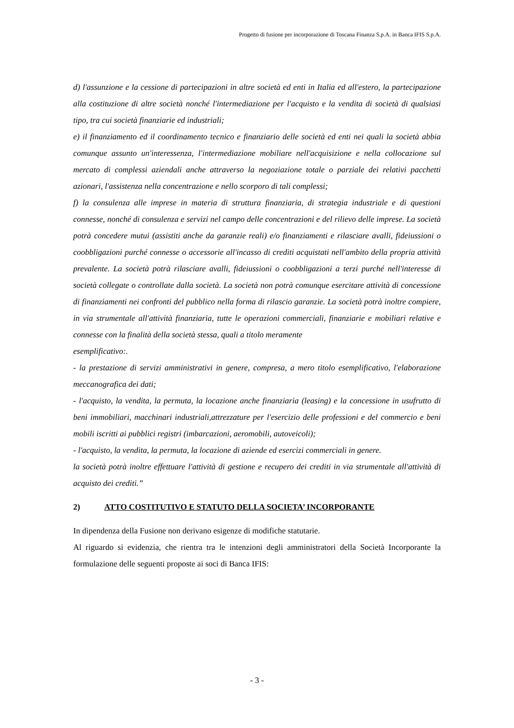Progetto di fusione per incorporazione di Toscana Finanza S.p.A. in Banca IFIS S.p.A.
d) l'assunzione e la cessione di partecipazioni in altre società ed enti in Italia ed all'estero, la partecipazione alla costituzione di altre società nonché l'intermediazione per l'acquisto e la vendita di società di qualsiasi tipo, tra cui società finanziarie ed industriali;
e) il finanziamento ed il coordinamento tecnico e finanziario delle società ed enti nei quali la società abbia comunque assunto un'interessenza, l'intermediazione mobiliare nell'acquisizione e nella collocazione sul mercato di complessi aziendali anche attraverso la negoziazione totale o parziale dei relativi pacchetti azionari, l'assistenza nella concentrazione e nello scorporo di tali complessi;
f) la consulenza alle imprese in materia di struttura finanziaria, di strategia industriale e di questioni connesse, nonché di consulenza e servizi nel campo delle concentrazioni e del rilievo delle imprese. La società potrà concedere mutui (assistiti anche da garanzie reali) e/o finanziamenti e rilasciare avalli, fideiussioni o coobbligazioni purché connesse o accessorie all'incasso di crediti acquistati nell'ambito della propria attività prevalente. La società potrà rilasciare avalli, fideiussioni o coobbligazioni a terzi purché nell'interesse di società collegate o controllate dalla società. La società non potrà comunque esercitare attività di concessione di finanziamenti nei confronti del pubblico nella forma di rilascio garanzie. La società potrà inoltre compiere, in via strumentale all'attività finanziaria, tutte le operazioni commerciali, finanziarie e mobiliari relative e connesse con la finalità della società stessa, quali a titolo meramente
esemplificativo:.
- la prestazione di servizi amministrativi in genere, compresa, a mero titolo esemplificativo, l'elaborazione meccanografica dei dati;
- l'acquisto, la vendita, la permuta, la locazione anche finanziaria (leasing) e la concessione in usufrutto di beni immobiliari, macchinari industriali,attrezzature per l'esercizio delle professioni e del commercio e beni mobili iscritti ai pubblici registri (imbarcazioni, aeromobili, autoveicoli);
- l'acquisto, la vendita, la permuta, la locazione di aziende ed esercizi commerciali in genere.
la società potrà inoltre effettuare l'attività di gestione e recupero dei crediti in via strumentale all'attività di acquisto dei crediti.”
2) ATTO COSTITUTIVO E STATUTO DELLA SOCIETA’ INCORPORANTE
In dipendenza della Fusione non derivano esigenze di modifiche statutarie.
Al riguardo si evidenzia, che rientra tra le intenzioni degli amministratori della Società Incorporante la formulazione delle seguenti proposte ai soci di Banca IFIS:
- 3 -